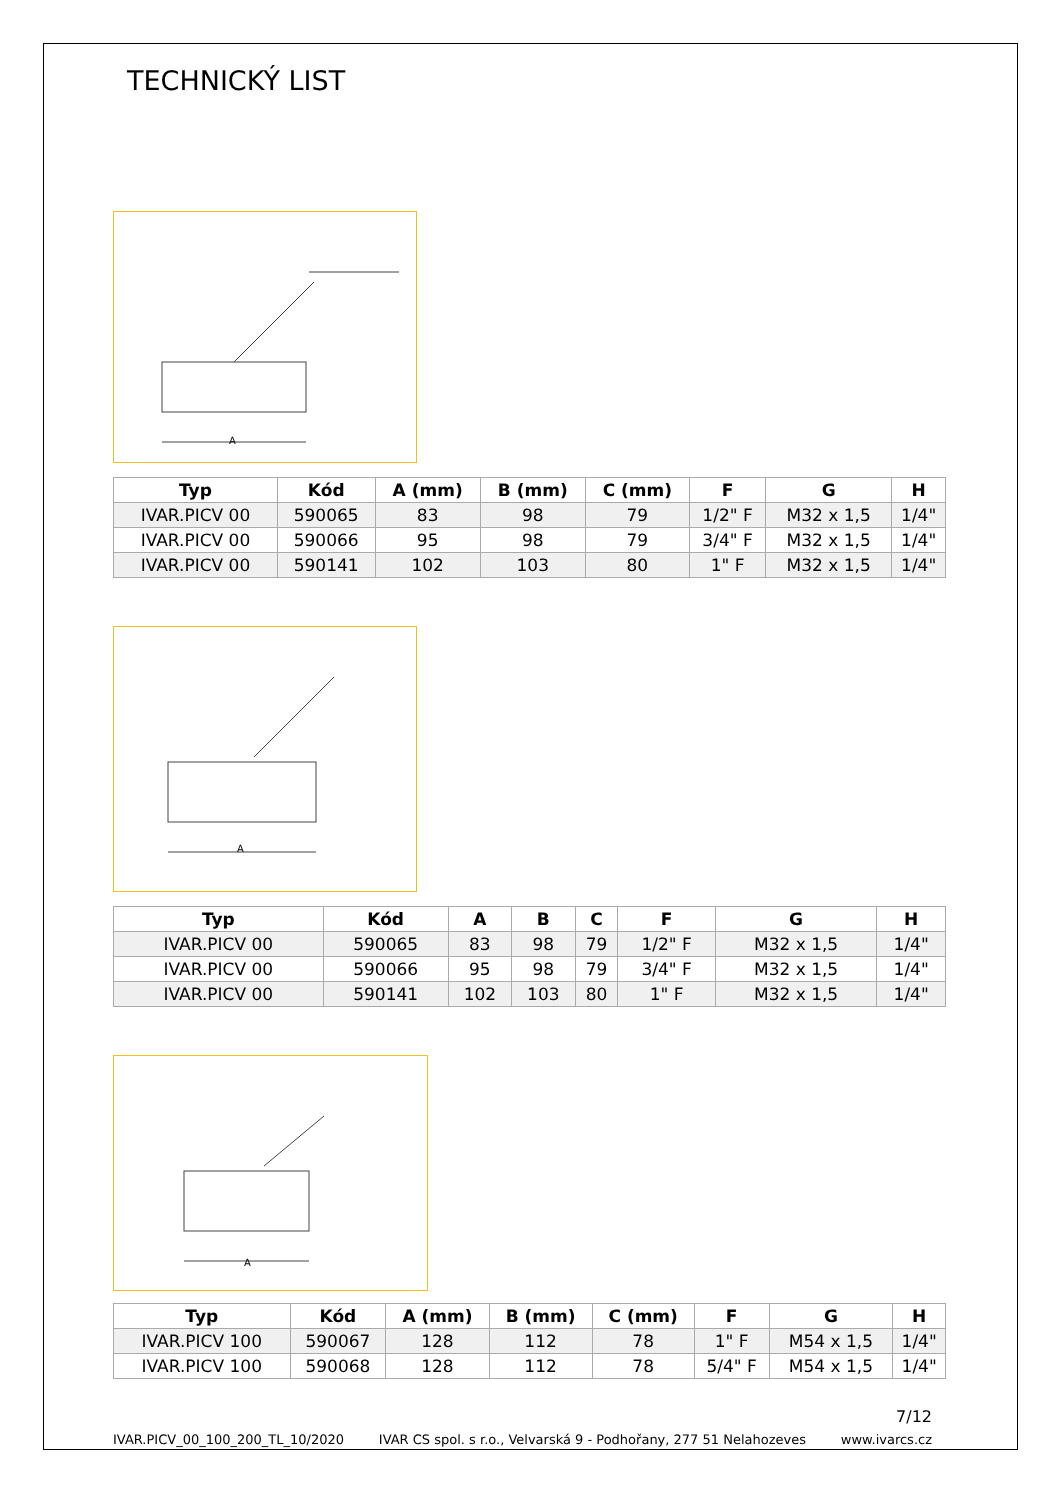TECHNICKÝ LIST
A
| Typ | Kód | A (mm) | B (mm) | C (mm) | F | G | H |
| --- | --- | --- | --- | --- | --- | --- | --- |
| IVAR.PICV 00 | 590065 | 83 | 98 | 79 | 1/2" F | M32 x 1,5 | 1/4" |
| IVAR.PICV 00 | 590066 | 95 | 98 | 79 | 3/4" F | M32 x 1,5 | 1/4" |
| IVAR.PICV 00 | 590141 | 102 | 103 | 80 | 1" F | M32 x 1,5 | 1/4" |
A
| Typ | Kód | A | B | C | F | G | H |
| --- | --- | --- | --- | --- | --- | --- | --- |
| IVAR.PICV 00 | 590065 | 83 | 98 | 79 | 1/2" F | M32 x 1,5 | 1/4" |
| IVAR.PICV 00 | 590066 | 95 | 98 | 79 | 3/4" F | M32 x 1,5 | 1/4" |
| IVAR.PICV 00 | 590141 | 102 | 103 | 80 | 1" F | M32 x 1,5 | 1/4" |
A
| Typ | Kód | A (mm) | B (mm) | C (mm) | F | G | H |
| --- | --- | --- | --- | --- | --- | --- | --- |
| IVAR.PICV 100 | 590067 | 128 | 112 | 78 | 1" F | M54 x 1,5 | 1/4" |
| IVAR.PICV 100 | 590068 | 128 | 112 | 78 | 5/4" F | M54 x 1,5 | 1/4" |
7/12
IVAR.PICV_00_100_200_TL_10/2020 IVAR CS spol. s r.o., Velvarská 9 - Podhořany, 277 51 Nelahozeves www.ivarcs.cz